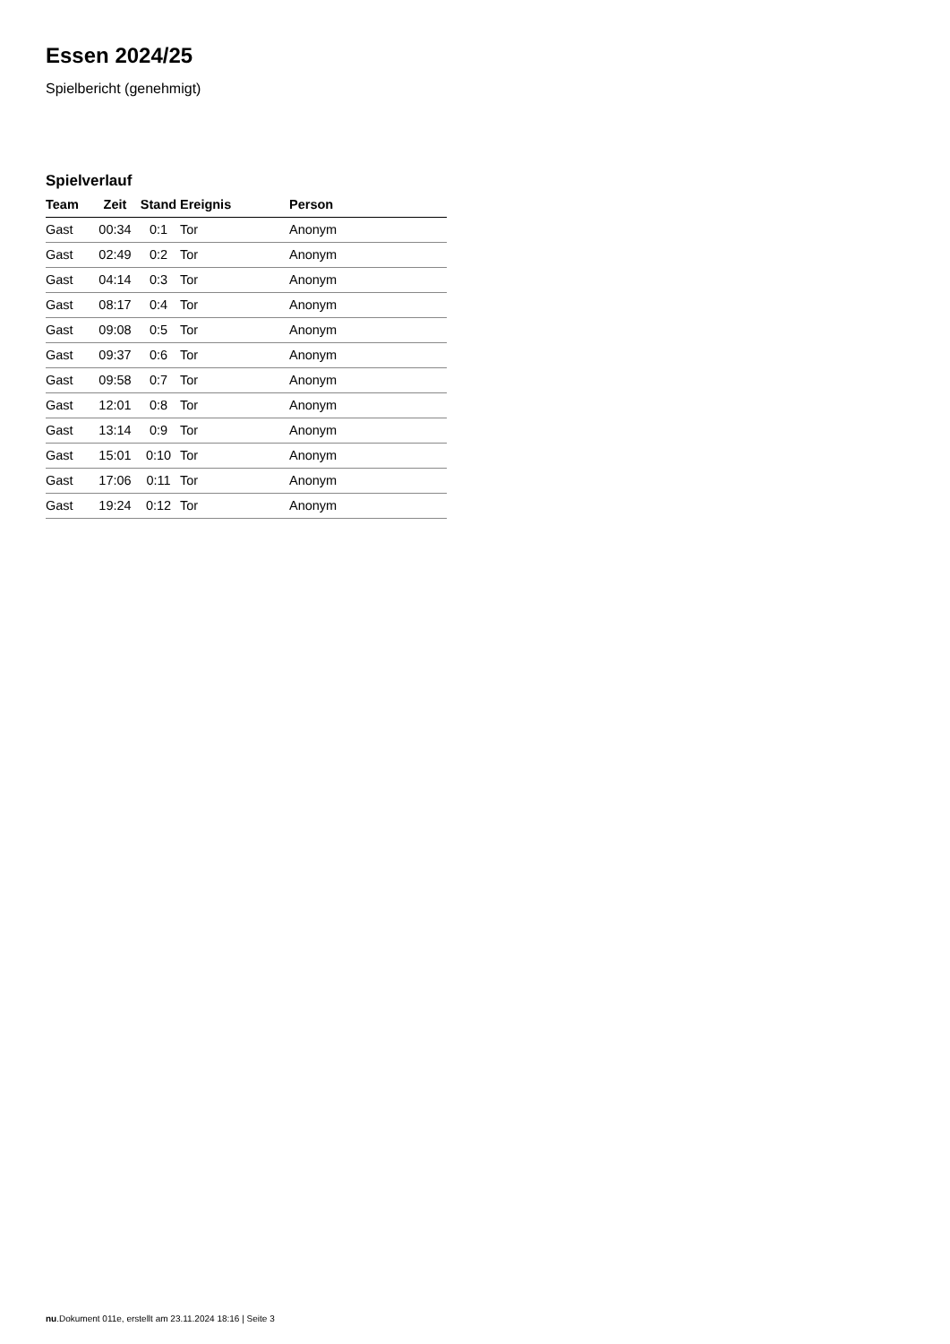Essen 2024/25
Spielbericht (genehmigt)
Spielverlauf
| Team | Zeit | Stand | Ereignis | Person |
| --- | --- | --- | --- | --- |
| Gast | 00:34 | 0:1 | Tor | Anonym |
| Gast | 02:49 | 0:2 | Tor | Anonym |
| Gast | 04:14 | 0:3 | Tor | Anonym |
| Gast | 08:17 | 0:4 | Tor | Anonym |
| Gast | 09:08 | 0:5 | Tor | Anonym |
| Gast | 09:37 | 0:6 | Tor | Anonym |
| Gast | 09:58 | 0:7 | Tor | Anonym |
| Gast | 12:01 | 0:8 | Tor | Anonym |
| Gast | 13:14 | 0:9 | Tor | Anonym |
| Gast | 15:01 | 0:10 | Tor | Anonym |
| Gast | 17:06 | 0:11 | Tor | Anonym |
| Gast | 19:24 | 0:12 | Tor | Anonym |
nu.Dokument 011e, erstellt am 23.11.2024 18:16 | Seite 3